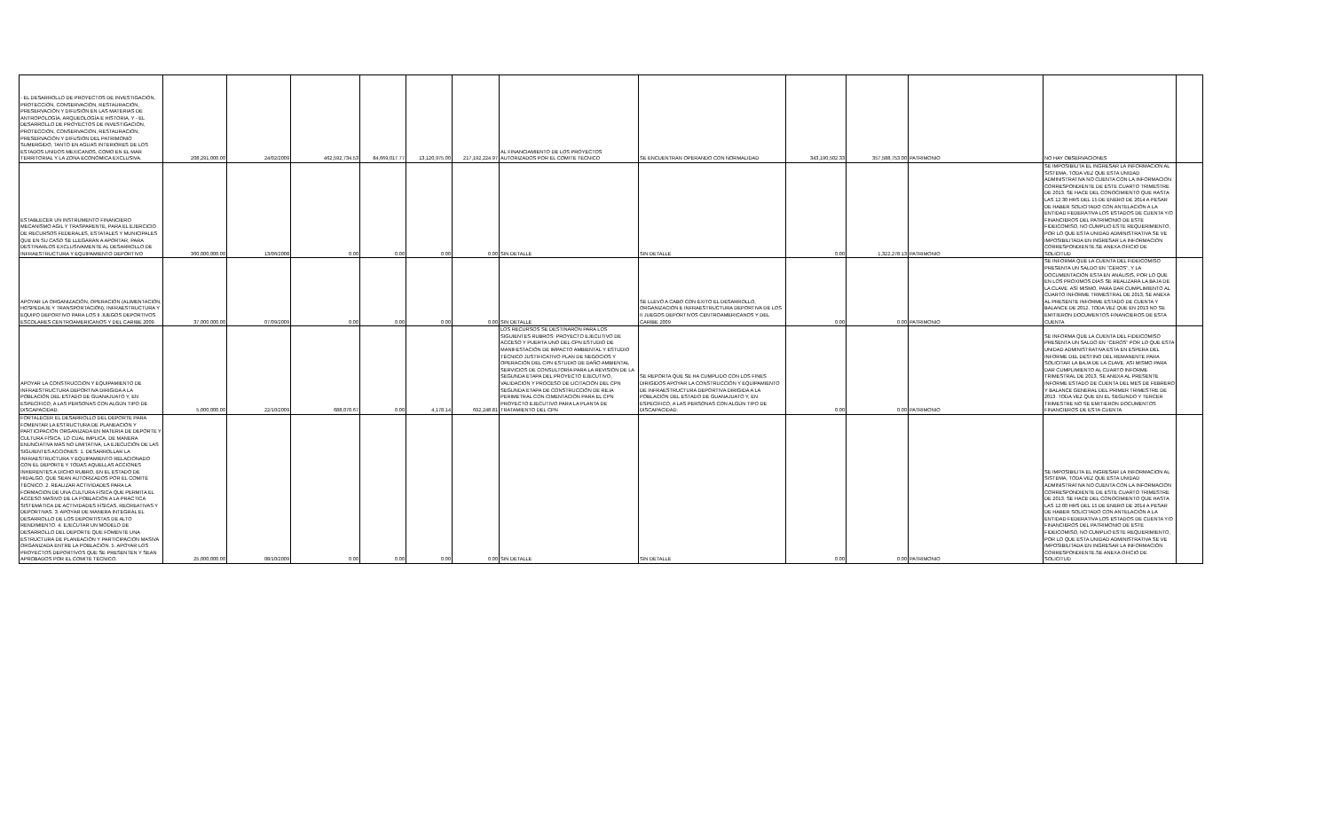| - EL DESARROLLO DE PROYECTOS DE INVESTIGACIÓN, PROTECCIÓN, CONSERVACIÓN, RESTAURACIÓN, PRESERVACIÓN Y DIFUSIÓN EN LAS MATERIAS DE ANTROPOLOGÍA, ARQUEOLOGÍA E HISTORIA, Y - EL DESARROLLO DE PROYECTOS DE INVESTIGACIÓN, PROTECCIÓN, CONSERVACIÓN, RESTAURACIÓN, PRESERVACIÓN Y DIFUSIÓN DEL PATRIMONIO SUMERGIDO, TANTO EN AGUAS INTERIORES DE LOS ESTADOS UNIDOS MEXICANOS, COMO EN EL MAR TERRITORIAL Y LA ZONA ECONÓMICA EXCLUSIVA. | 208,291,000.00 | 24/02/2009 | 462,592,734.53 | 84,669,017.77 | 13,120,975.00 | 217,192,224.97 | AL FINANCIAMIENTO DE LOS PROYECTOS AUTORIZADOS POR EL COMITE TECNICO | SE ENCUENTRAN OPERANDO CON NORMALIDAD | 343,190,502.33 | 357,588,753.00 | PATRIMONIO | NO HAY OBSERVACIONES | |
| ESTABLECER UN INSTRUMENTO FINANCIERO MECANISMO AGIL Y TRASPARENTE, PARA EL EJERCICIO DE RECURSOS FEDERALES, ESTATALES Y MUNICIPALES QUE EN SU CASO SE LLEGARAN A APORTAR, PARA DESTINARLOS EXCLUSIVAMENTE AL DESARROLLO DE INFRAESTRUCTURA Y EQUIPAMIENTO DEPORTIVO | 360,000,000.00 | 13/06/2008 | 0.00 | 0.00 | 0.00 | 0.00 | SIN DETALLE | SIN DETALLE | 0.00 | 1,322,278.13 | PATRIMONIO | SE IMPOSIBILITA EL INGRESAR LA INFORMACION AL SISTEMA, TODA VEZ QUE ESTA UNIDAD ADMINISTRATIVA NO CUENTA CON LA INFORMACION CORRESPONDIENTE DE ESTE CUARTO TRIMESTRE DE 2013. SE HACE DEL CONOCIMIENTO QUE HASTA LAS 12:30 HRS DEL 15 DE ENERO DE 2014 A PESAR DE HABER SOLICITADO CON ANTELACIÓN A LA ENTIDAD FEDERATIVA LOS ESTADOS DE CUENTA Y/O FINANCIEROS DEL PATRIMONIO DE ESTE FIDEICOMISO, NO CUMPLIO ESTE REQUERIMIENTO, POR LO QUE ESTA UNIDAD ADMINISTRATIVA SE VE IMPOSIBILITADA EN INGRESAR LA INFORMACIÓN CORRESPONDIENTE.SE ANEXA OFICIO DE SOLICITUD | |
| APOYAR LA ORGANIZACIÓN, OPERACIÓN (ALIMENTACIÓN, HOSPEDAJE Y TRANSPORTACIÓN), INFRAESTRUCTURA Y EQUIPO DEPORTIVO PARA LOS II JUEGOS DEPORTIVOS ESCOLARES CENTROAMERICANOS Y DEL CARIBE 2009. | 37,000,000.00 | 07/09/2009 | 0.00 | 0.00 | 0.00 | 0.00 | SIN DETALLE | SE LLEVÓ A CABO CON ÉXITO EL DESARROLLO, ORGANIZACIÓN E INFRAESTRUCTURA DEPORTIVA DE LOS II JUEGOS DEPORTIVOS CENTROAMERICANOS Y DEL CARIBE 2009 | 0.00 | 0.00 | PATRIMONIO | SE INFORMA QUE LA CUENTA DEL FIDEICOMISO PRESENTA UN SALDO EN "CEROS", Y LA DOCUMENTACIÓN ESTA EN ANÁLISIS, POR LO QUE EN LOS PRÓXIMOS DÍAS SE REALIZARÁ LA BAJA DE LA CLAVE. ASÍ MISMO, PARA DAR CUMPLIMIENTO AL CUARTO INFORME TRIMESTRAL DE 2013, SE ANEXA AL PRESENTE INFORME ESTADO DE CUENTA Y BALANCE DE 2012, TODA VEZ QUE EN 2013 NO SE EMITIERON DOCUMENTOS FINANCIEROS DE ESTA CUENTA | |
| APOYAR LA CONSTRUCCIÓN Y EQUIPAMIENTO DE INFRAESTRUCTURA DEPORTIVA DIRIGIDA A LA POBLACIÓN DEL ESTADO DE GUANAJUATO Y, EN ESPECÍFICO, A LAS PERSONAS CON ALGÚN TIPO DE DISCAPACIDAD. | 5,000,000.00 | 22/10/2009 | 688,070.67 | 0.00 | 4,178.14 | 692,248.81 | LOS RECURSOS SE DESTINARON PARA LOS SIGUIENTES RUBROS: PROYECTO EJECUTIVO DE ACCESO Y PUERTA UNO DEL CPN ESTUDIO DE MANIFESTACIÓN DE IMPACTO AMBIENTAL Y ESTUDIO TÉCNICO JUSTIFICATIVO PLAN DE NEGOCIOS Y OPERACIÓN DEL CPN ESTUDIO DE DAÑO AMBIENTAL SERVICIOS DE CONSULTORÍA PARA LA REVISIÓN DE LA SEGUNDA ETAPA DEL PROYECTO EJECUTIVO, VALIDACIÓN Y PROCESO DE LICITACIÓN DEL CPN SEGUNDA ETAPA DE CONSTRUCCIÓN DE REJA PERIMETRAL CON CIMENTACIÓN PARA EL CPN PROYECTO EJECUTIVO PARA LA PLANTA DE TRATAMIENTO DEL CPN | SE REPORTA QUE SE HA CUMPLIDO CON LOS FINES DIRIGIDOS APOYAR LA CONSTRUCCIÓN Y EQUIPAMIENTO DE INFRAESTRUCTURA DEPORTIVA DIRIGIDA A LA POBLACIÓN DEL ESTADO DE GUANAJUATO Y, EN ESPECÍFICO, A LAS PERSONAS CON ALGÚN TIPO DE DISCAPACIDAD. | 0.00 | 0.00 | PATRIMONIO | SE INFORMA QUE LA CUENTA DEL FIDEICOMISO PRESENTA UN SALDO EN "CEROS" POR LO QUE ESTA UNIDAD ADMINISTRATIVA ESTA EN ESPERA DEL INFORME DEL DESTINO DEL REMANENTE PARA SOLICITAR LA BAJA DE LA CLAVE. ASI MISMO PARA DAR CUMPLIMIENTO AL CUARTO INFORME TRIMESTRAL DE 2013, SE ANEXA AL PRESENTE INFORME ESTADO DE CUENTA DEL MES DE FEBRERO Y BALANCE GENERAL DEL PRIMER TRIMESTRE DE 2013. TODA VEZ QUE EN EL SEGUNDO Y TERCER TRIMESTRE NO SE EMITIERON DOCUMENTOS FINANCIEROS DE ESTA CUENTA | |
| FORTALECER EL DESARROLLO DEL DEPORTE PARA FOMENTAR LA ESTRUCTURA DE PLANEACIÓN Y PARTICIPACIÓN ORGANIZADA EN MATERIA DE DEPORTE Y CULTURA FÍSICA, LO CUAL IMPLICA, DE MANERA ENUNCIATIVA MÁS NO LIMITATIVA, LA EJECUCIÓN DE LAS SIGUIENTES ACCIONES: 1. DESARROLLAR LA INFRAESTRUCTURA Y EQUIPAMIENTO RELACIONADO CON EL DEPORTE Y TODAS AQUELLAS ACCIONES INHERENTES A DICHO RUBRO, EN EL ESTADO DE HIDALGO, QUE SEAN AUTORIZADOS POR EL COMITÉ TÉCNICO. 2. REALIZAR ACTIVIDADES PARA LA FORMACIÓN DE UNA CULTURA FÍSICA QUE PERMITA EL ACCESO MASIVO DE LA POBLACIÓN A LA PRÁCTICA SISTEMÁTICA DE ACTIVIDADES FÍSICAS, RECREATIVAS Y DEPORTIVAS. 3. APOYAR DE MANERA INTEGRAL EL DESARROLLO DE LOS DEPORTISTAS DE ALTO RENDIMIENTO. 4. EJECUTAR UN MODELO DE DESARROLLO DEL DEPORTE QUE FOMENTE UNA ESTRUCTURA DE PLANEACIÓN Y PARTICIPACIÓN MASIVA ORGANIZADA ENTRE LA POBLACIÓN. 5. APOYAR LOS PROYECTOS DEPORTIVOS QUE SE PRESENTEN Y SEAN APROBADOS POR EL COMITÉ TÉCNICO. | 25,000,000.00 | 08/10/2009 | 0.00 | 0.00 | 0.00 | 0.00 | SIN DETALLE | SIN DETALLE | 0.00 | 0.00 | PATRIMONIO | SE IMPOSIBILITA EL INGRESAR LA INFORMACION AL SISTEMA, TODA VEZ QUE ESTA UNIDAD ADMINISTRATIVA NO CUENTA CON LA INFORMACION CORRESPONDIENTE DE ESTE CUARTO TRIMESTRE DE 2013. SE HACE DEL CONOCIMIENTO QUE HASTA LAS 12:00 HRS DEL 15 DE ENERO DE 2014 A PESAR DE HABER SOLICITADO CON ANTELACIÓN A LA ENTIDAD FEDERATIVA LOS ESTADOS DE CUENTA Y/O FINANCIEROS DEL PATRIMONIO DE ESTE FIDEICOMISO, NO CUMPLIO ESTE REQUERIMIENTO, POR LO QUE ESTA UNIDAD ADMINISTRATIVA SE VE IMPOSIBILITADA EN INGRESAR LA INFORMACIÓN CORRESPONDIENTE.SE ANEXA OFICIO DE SOLICITUD | |